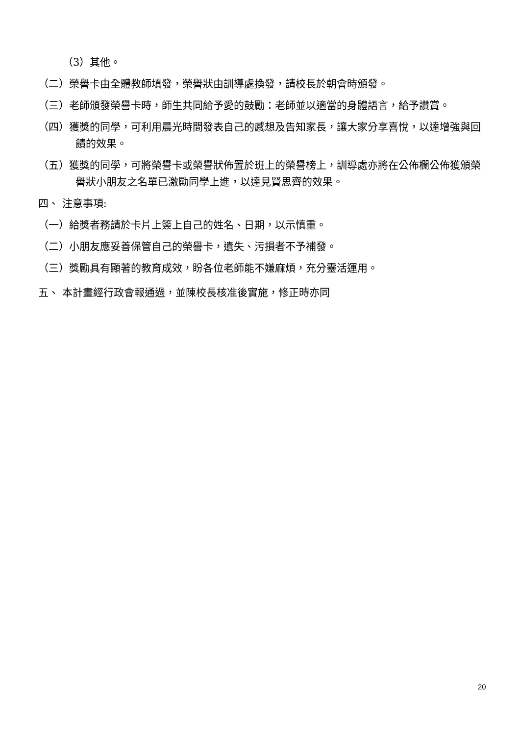（3）其他。
（二）榮譽卡由全體教師填發，榮譽狀由訓導處換發，請校長於朝會時頒發。
（三）老師頒發榮譽卡時，師生共同給予愛的鼓勵：老師並以適當的身體語言，給予讚賞。
（四）獲獎的同學，可利用晨光時間發表自己的感想及告知家長，讓大家分享喜悅，以達增強與回饋的效果。
（五）獲獎的同學，可將榮譽卡或榮譽狀佈置於班上的榮譽榜上，訓導處亦將在公佈欄公佈獲頒榮譽狀小朋友之名單已激勵同學上進，以達見賢思齊的效果。
四、 注意事項:
（一）給獎者務請於卡片上簽上自己的姓名、日期，以示慎重。
（二）小朋友應妥善保管自己的榮譽卡，遺失、污損者不予補發。
（三）獎勵具有顯著的教育成效，盼各位老師能不嫌麻煩，充分靈活運用。
五、 本計畫經行政會報通過，並陳校長核准後實施，修正時亦同
20